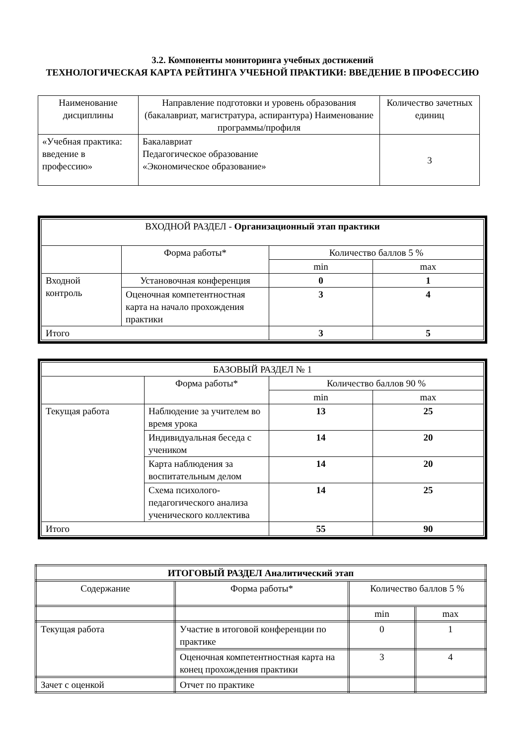3.2. Компоненты мониторинга учебных достижений
ТЕХНОЛОГИЧЕСКАЯ КАРТА РЕЙТИНГА УЧЕБНОЙ ПРАКТИКИ: ВВЕДЕНИЕ В ПРОФЕССИЮ
| Наименование дисциплины | Направление подготовки и уровень образования (бакалавриат, магистратура, аспирантура) Наименование программы/профиля | Количество зачетных единиц |
| «Учебная практика: введение в профессию» | Бакалавриат Педагогическое образование «Экономическое образование» | 3 |
| ВХОДНОЙ РАЗДЕЛ - Организационный этап практики | | | |
| | Форма работы* | Количество баллов 5 % | |
| | | min | max |
| Входной контроль | Установочная конференция | 0 | 1 |
| | Оценочная компетентностная карта на начало прохождения практики | 3 | 4 |
| Итого | | 3 | 5 |
| БАЗОВЫЙ РАЗДЕЛ № 1 | | | |
| | Форма работы* | Количество баллов 90 % | |
| | | min | max |
| Текущая работа | Наблюдение за учителем во время урока | 13 | 25 |
| | Индивидуальная беседа с учеником | 14 | 20 |
| | Карта наблюдения за воспитательным делом | 14 | 20 |
| | Схема психолого-педагогического анализа ученического коллектива | 14 | 25 |
| Итого | | 55 | 90 |
| ИТОГОВЫЙ РАЗДЕЛ Аналитический этап | | | |
| Содержание | Форма работы* | Количество баллов 5 % | |
| | | min | max |
| Текущая работа | Участие в итоговой конференции по практике | 0 | 1 |
| | Оценочная компетентностная карта на конец прохождения практики | 3 | 4 |
| Зачет с оценкой | Отчет по практике | | |